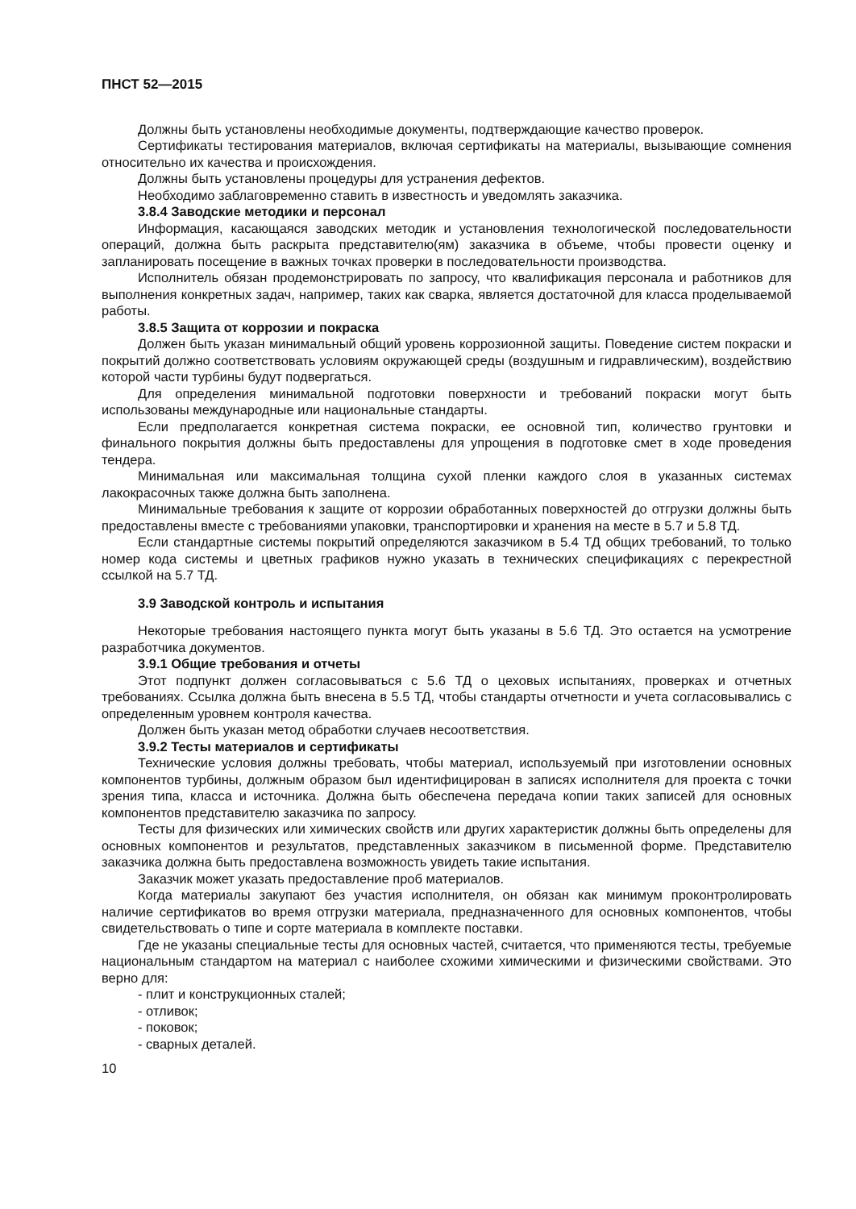ПНСТ 52—2015
Должны быть установлены необходимые документы, подтверждающие качество проверок.
Сертификаты тестирования материалов, включая сертификаты на материалы, вызывающие сомнения относительно их качества и происхождения.
Должны быть установлены процедуры для устранения дефектов.
Необходимо заблаговременно ставить в известность и уведомлять заказчика.
3.8.4 Заводские методики и персонал
Информация, касающаяся заводских методик и установления технологической последовательности операций, должна быть раскрыта представителю(ям) заказчика в объеме, чтобы провести оценку и запланировать посещение в важных точках проверки в последовательности производства.
Исполнитель обязан продемонстрировать по запросу, что квалификация персонала и работников для выполнения конкретных задач, например, таких как сварка, является достаточной для класса проделываемой работы.
3.8.5 Защита от коррозии и покраска
Должен быть указан минимальный общий уровень коррозионной защиты. Поведение систем покраски и покрытий должно соответствовать условиям окружающей среды (воздушным и гидравлическим), воздействию которой части турбины будут подвергаться.
Для определения минимальной подготовки поверхности и требований покраски могут быть использованы международные или национальные стандарты.
Если предполагается конкретная система покраски, ее основной тип, количество грунтовки и финального покрытия должны быть предоставлены для упрощения в подготовке смет в ходе проведения тендера.
Минимальная или максимальная толщина сухой пленки каждого слоя в указанных системах лакокрасочных также должна быть заполнена.
Минимальные требования к защите от коррозии обработанных поверхностей до отгрузки должны быть предоставлены вместе с требованиями упаковки, транспортировки и хранения на месте в 5.7 и 5.8 ТД.
Если стандартные системы покрытий определяются заказчиком в 5.4 ТД общих требований, то только номер кода системы и цветных графиков нужно указать в технических спецификациях с перекрестной ссылкой на 5.7 ТД.
3.9 Заводской контроль и испытания
Некоторые требования настоящего пункта могут быть указаны в 5.6 ТД. Это остается на усмотрение разработчика документов.
3.9.1 Общие требования и отчеты
Этот подпункт должен согласовываться с 5.6 ТД о цеховых испытаниях, проверках и отчетных требованиях. Ссылка должна быть внесена в 5.5 ТД, чтобы стандарты отчетности и учета согласовывались с определенным уровнем контроля качества.
Должен быть указан метод обработки случаев несоответствия.
3.9.2 Тесты материалов и сертификаты
Технические условия должны требовать, чтобы материал, используемый при изготовлении основных компонентов турбины, должным образом был идентифицирован в записях исполнителя для проекта с точки зрения типа, класса и источника. Должна быть обеспечена передача копии таких записей для основных компонентов представителю заказчика по запросу.
Тесты для физических или химических свойств или других характеристик должны быть определены для основных компонентов и результатов, представленных заказчиком в письменной форме. Представителю заказчика должна быть предоставлена возможность увидеть такие испытания.
Заказчик может указать предоставление проб материалов.
Когда материалы закупают без участия исполнителя, он обязан как минимум проконтролировать наличие сертификатов во время отгрузки материала, предназначенного для основных компонентов, чтобы свидетельствовать о типе и сорте материала в комплекте поставки.
Где не указаны специальные тесты для основных частей, считается, что применяются тесты, требуемые национальным стандартом на материал с наиболее схожими химическими и физическими свойствами. Это верно для:
- плит и конструкционных сталей;
- отливок;
- поковок;
- сварных деталей.
10